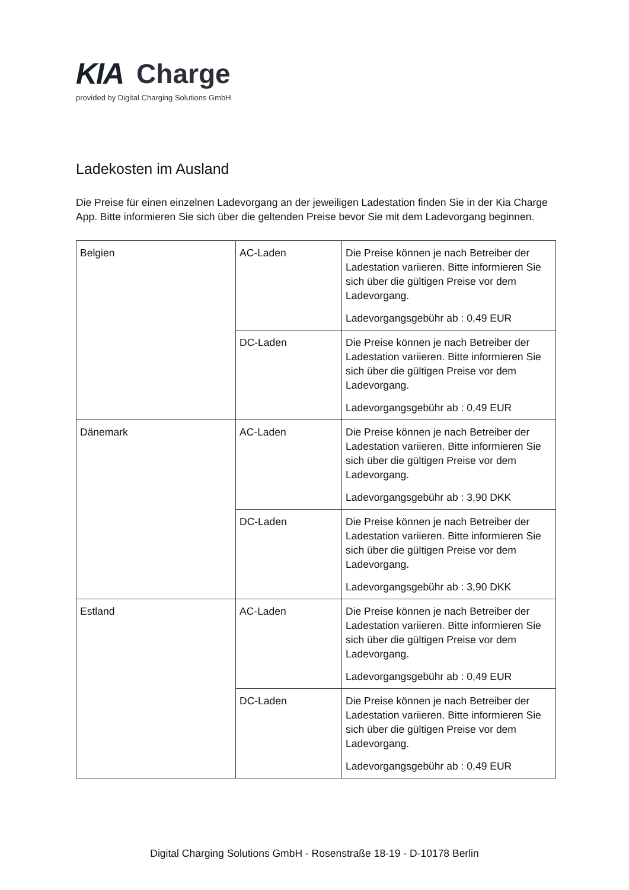KIA Charge
provided by Digital Charging Solutions GmbH
Ladekosten im Ausland
Die Preise für einen einzelnen Ladevorgang an der jeweiligen Ladestation finden Sie in der Kia Charge App. Bitte informieren Sie sich über die geltenden Preise bevor Sie mit dem Ladevorgang beginnen.
| Belgien | AC-Laden | Die Preise können je nach Betreiber der Ladestation variieren. Bitte informieren Sie sich über die gültigen Preise vor dem Ladevorgang. Ladevorgangsgebühr ab : 0,49 EUR |
| | DC-Laden | Die Preise können je nach Betreiber der Ladestation variieren. Bitte informieren Sie sich über die gültigen Preise vor dem Ladevorgang. Ladevorgangsgebühr ab : 0,49 EUR |
| Dänemark | AC-Laden | Die Preise können je nach Betreiber der Ladestation variieren. Bitte informieren Sie sich über die gültigen Preise vor dem Ladevorgang. Ladevorgangsgebühr ab : 3,90 DKK |
| | DC-Laden | Die Preise können je nach Betreiber der Ladestation variieren. Bitte informieren Sie sich über die gültigen Preise vor dem Ladevorgang. Ladevorgangsgebühr ab : 3,90 DKK |
| Estland | AC-Laden | Die Preise können je nach Betreiber der Ladestation variieren. Bitte informieren Sie sich über die gültigen Preise vor dem Ladevorgang. Ladevorgangsgebühr ab : 0,49 EUR |
| | DC-Laden | Die Preise können je nach Betreiber der Ladestation variieren. Bitte informieren Sie sich über die gültigen Preise vor dem Ladevorgang. Ladevorgangsgebühr ab : 0,49 EUR |
Digital Charging Solutions GmbH - Rosenstraße 18-19 - D-10178 Berlin